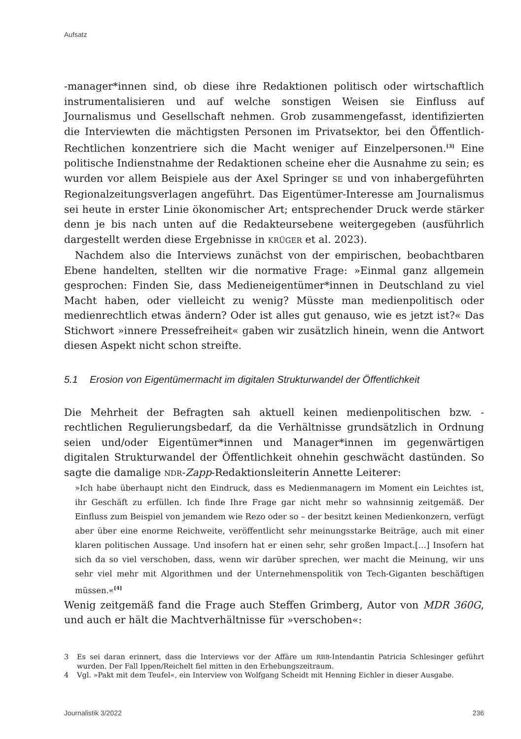Aufsatz
-manager*innen sind, ob diese ihre Redaktionen politisch oder wirtschaftlich instrumentalisieren und auf welche sonstigen Weisen sie Einfluss auf Journalismus und Gesellschaft nehmen. Grob zusammengefasst, identifizierten die Interviewten die mächtigsten Personen im Privatsektor, bei den Öffentlich-Rechtlichen konzentriere sich die Macht weniger auf Einzelpersonen.<sup>[3]</sup> Eine politische Indienstnahme der Redaktionen scheine eher die Ausnahme zu sein; es wurden vor allem Beispiele aus der Axel Springer SE und von inhabergeführten Regionalzeitungsverlagen angeführt. Das Eigentümer-Interesse am Journalismus sei heute in erster Linie ökonomischer Art; entsprechender Druck werde stärker denn je bis nach unten auf die Redakteursebene weitergegeben (ausführlich dargestellt werden diese Ergebnisse in KRÜGER et al. 2023).
Nachdem also die Interviews zunächst von der empirischen, beobachtbaren Ebene handelten, stellten wir die normative Frage: »Einmal ganz allgemein gesprochen: Finden Sie, dass Medieneigentümer*innen in Deutschland zu viel Macht haben, oder vielleicht zu wenig? Müsste man medienpolitisch oder medienrechtlich etwas ändern? Oder ist alles gut genauso, wie es jetzt ist?« Das Stichwort »innere Pressefreiheit« gaben wir zusätzlich hinein, wenn die Antwort diesen Aspekt nicht schon streifte.
5.1 Erosion von Eigentümermacht im digitalen Strukturwandel der Öffentlichkeit
Die Mehrheit der Befragten sah aktuell keinen medienpolitischen bzw. -rechtlichen Regulierungsbedarf, da die Verhältnisse grundsätzlich in Ordnung seien und/oder Eigentümer*innen und Manager*innen im gegenwärtigen digitalen Strukturwandel der Öffentlichkeit ohnehin geschwächt dastünden. So sagte die damalige NDR-Zapp-Redaktionsleiterin Annette Leiterer:
»Ich habe überhaupt nicht den Eindruck, dass es Medienmanagern im Moment ein Leichtes ist, ihr Geschäft zu erfüllen. Ich finde Ihre Frage gar nicht mehr so wahnsinnig zeitgemäß. Der Einfluss zum Beispiel von jemandem wie Rezo oder so – der besitzt keinen Medienkonzern, verfügt aber über eine enorme Reichweite, veröffentlicht sehr meinungsstarke Beiträge, auch mit einer klaren politischen Aussage. Und insofern hat er einen sehr, sehr großen Impact.[…] Insofern hat sich da so viel verschoben, dass, wenn wir darüber sprechen, wer macht die Meinung, wir uns sehr viel mehr mit Algorithmen und der Unternehmenspolitik von Tech-Giganten beschäftigen müssen.«<sup>[4]</sup>
Wenig zeitgemäß fand die Frage auch Steffen Grimberg, Autor von MDR 360G, und auch er hält die Machtverhältnisse für »verschoben«:
3 Es sei daran erinnert, dass die Interviews vor der Affäre um RBB-Intendantin Patricia Schlesinger geführt wurden. Der Fall Ippen/Reichelt fiel mitten in den Erhebungszeitraum.
4 Vgl. »Pakt mit dem Teufel«, ein Interview von Wolfgang Scheidt mit Henning Eichler in dieser Ausgabe.
Journalistik 3/2022 236